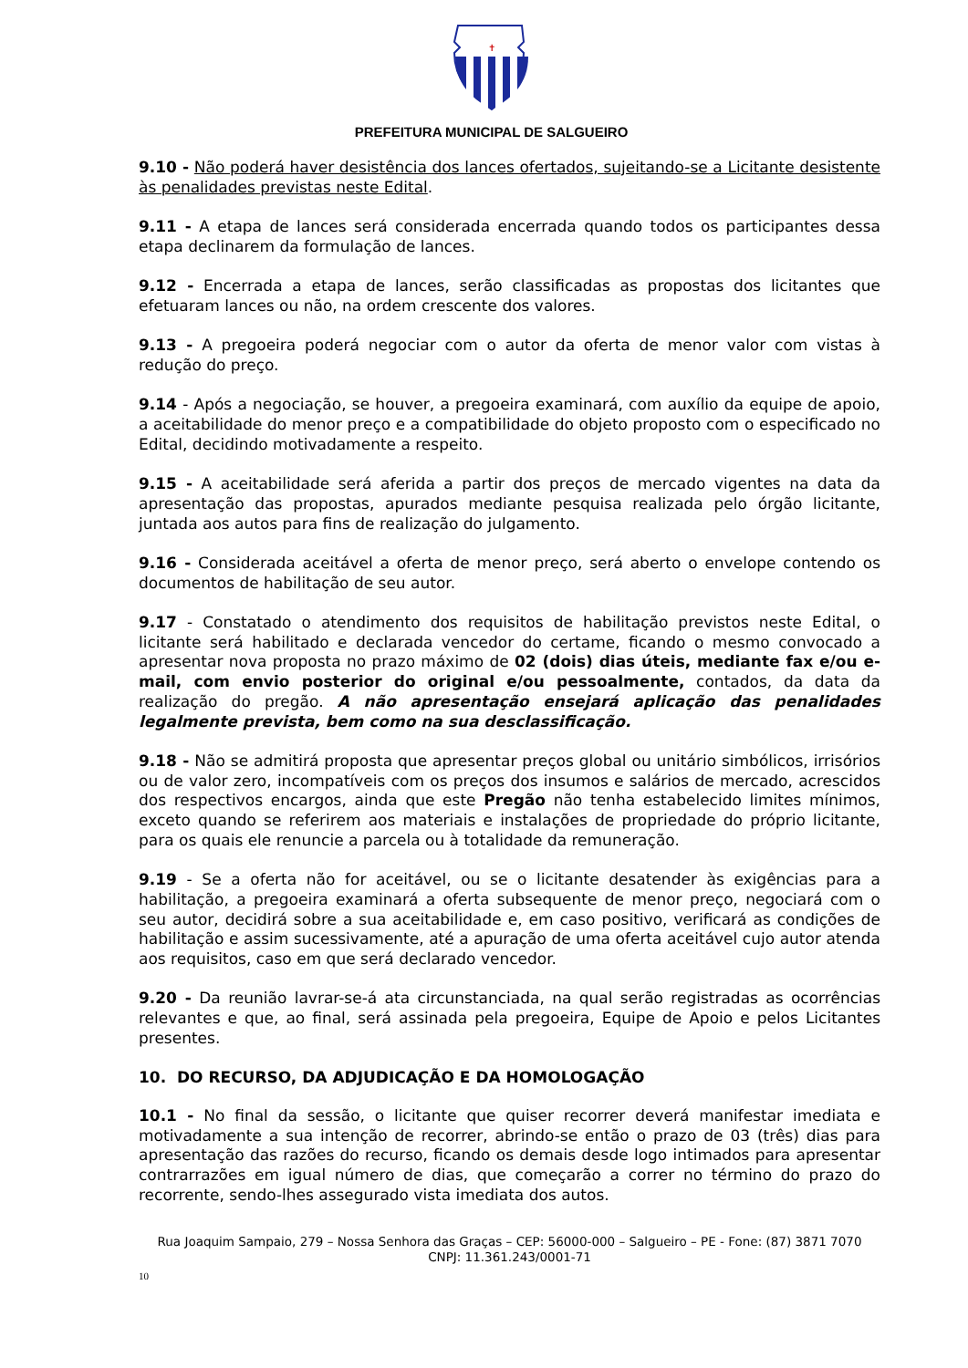✝
PREFEITURA MUNICIPAL DE SALGUEIRO
9.10 - Não poderá haver desistência dos lances ofertados, sujeitando-se a Licitante desistente às penalidades previstas neste Edital.
9.11 - A etapa de lances será considerada encerrada quando todos os participantes dessa etapa declinarem da formulação de lances.
9.12 - Encerrada a etapa de lances, serão classificadas as propostas dos licitantes que efetuaram lances ou não, na ordem crescente dos valores.
9.13 - A pregoeira poderá negociar com o autor da oferta de menor valor com vistas à redução do preço.
9.14 - Após a negociação, se houver, a pregoeira examinará, com auxílio da equipe de apoio, a aceitabilidade do menor preço e a compatibilidade do objeto proposto com o especificado no Edital, decidindo motivadamente a respeito.
9.15 - A aceitabilidade será aferida a partir dos preços de mercado vigentes na data da apresentação das propostas, apurados mediante pesquisa realizada pelo órgão licitante, juntada aos autos para fins de realização do julgamento.
9.16 - Considerada aceitável a oferta de menor preço, será aberto o envelope contendo os documentos de habilitação de seu autor.
9.17 - Constatado o atendimento dos requisitos de habilitação previstos neste Edital, o licitante será habilitado e declarada vencedor do certame, ficando o mesmo convocado a apresentar nova proposta no prazo máximo de 02 (dois) dias úteis, mediante fax e/ou e-mail, com envio posterior do original e/ou pessoalmente, contados, da data da realização do pregão. A não apresentação ensejará aplicação das penalidades legalmente prevista, bem como na sua desclassificação.
9.18 - Não se admitirá proposta que apresentar preços global ou unitário simbólicos, irrisórios ou de valor zero, incompatíveis com os preços dos insumos e salários de mercado, acrescidos dos respectivos encargos, ainda que este Pregão não tenha estabelecido limites mínimos, exceto quando se referirem aos materiais e instalações de propriedade do próprio licitante, para os quais ele renuncie a parcela ou à totalidade da remuneração.
9.19 - Se a oferta não for aceitável, ou se o licitante desatender às exigências para a habilitação, a pregoeira examinará a oferta subsequente de menor preço, negociará com o seu autor, decidirá sobre a sua aceitabilidade e, em caso positivo, verificará as condições de habilitação e assim sucessivamente, até a apuração de uma oferta aceitável cujo autor atenda aos requisitos, caso em que será declarado vencedor.
9.20 - Da reunião lavrar-se-á ata circunstanciada, na qual serão registradas as ocorrências relevantes e que, ao final, será assinada pela pregoeira, Equipe de Apoio e pelos Licitantes presentes.
10. DO RECURSO, DA ADJUDICAÇÃO E DA HOMOLOGAÇÃO
10.1 - No final da sessão, o licitante que quiser recorrer deverá manifestar imediata e motivadamente a sua intenção de recorrer, abrindo-se então o prazo de 03 (três) dias para apresentação das razões do recurso, ficando os demais desde logo intimados para apresentar contrarrazões em igual número de dias, que começarão a correr no término do prazo do recorrente, sendo-lhes assegurado vista imediata dos autos.
Rua Joaquim Sampaio, 279 – Nossa Senhora das Graças – CEP: 56000-000 – Salgueiro – PE - Fone: (87) 3871 7070
CNPJ: 11.361.243/0001-71
10